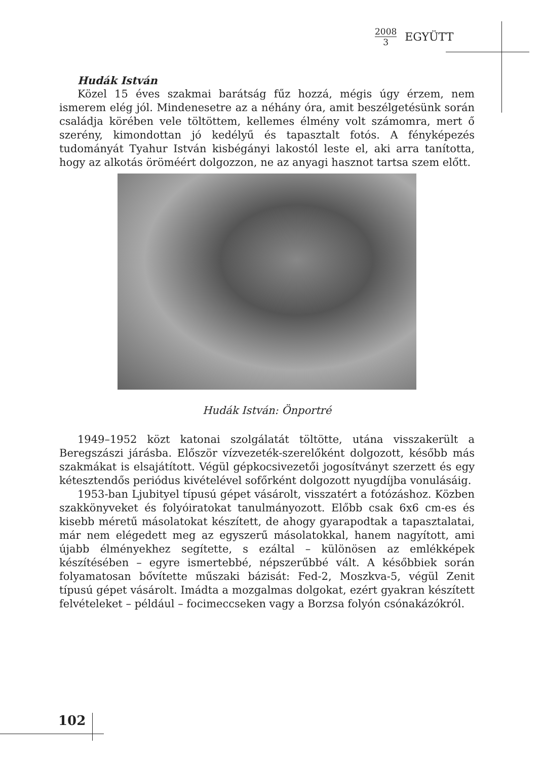2008
3
EGYÜTT
Hudák István
Közel 15 éves szakmai barátság fűz hozzá, mégis úgy érzem, nem ismerem elég jól. Mindenesetre az a néhány óra, amit beszélgetésünk során családja körében vele töltöttem, kellemes élmény volt számomra, mert ő szerény, kimondottan jó kedélyű és tapasztalt fotós. A fényképezés tudományát Tyahur István kisbégányi lakostól leste el, aki arra tanította, hogy az alkotás öröméért dolgozzon, ne az anyagi hasznot tartsa szem előtt.
Hudák István: Önportré
1949–1952 közt katonai szolgálatát töltötte, utána visszakerült a Beregszászi járásba. Először vízvezeték-szerelőként dolgozott, később más szakmákat is elsajátított. Végül gépkocsivezetői jogosítványt szerzett és egy kétesztendős periódus kivételével sofőrként dolgozott nyugdíjba vonulásáig.
1953-ban Ljubityel típusú gépet vásárolt, visszatért a fotózáshoz. Közben szakkönyveket és folyóiratokat tanulmányozott. Előbb csak 6x6 cm-es és kisebb méretű másolatokat készített, de ahogy gyarapodtak a tapasztalatai, már nem elégedett meg az egyszerű másolatokkal, hanem nagyított, ami újabb élményekhez segítette, s ezáltal – különösen az emlékképek készítésében – egyre ismertebbé, népszerűbbé vált. A későbbiek során folyamatosan bővítette műszaki bázisát: Fed-2, Moszkva-5, végül Zenit típusú gépet vásárolt. Imádta a mozgalmas dolgokat, ezért gyakran készített felvételeket – például – focimeccseken vagy a Borzsa folyón csónakázókról.
102